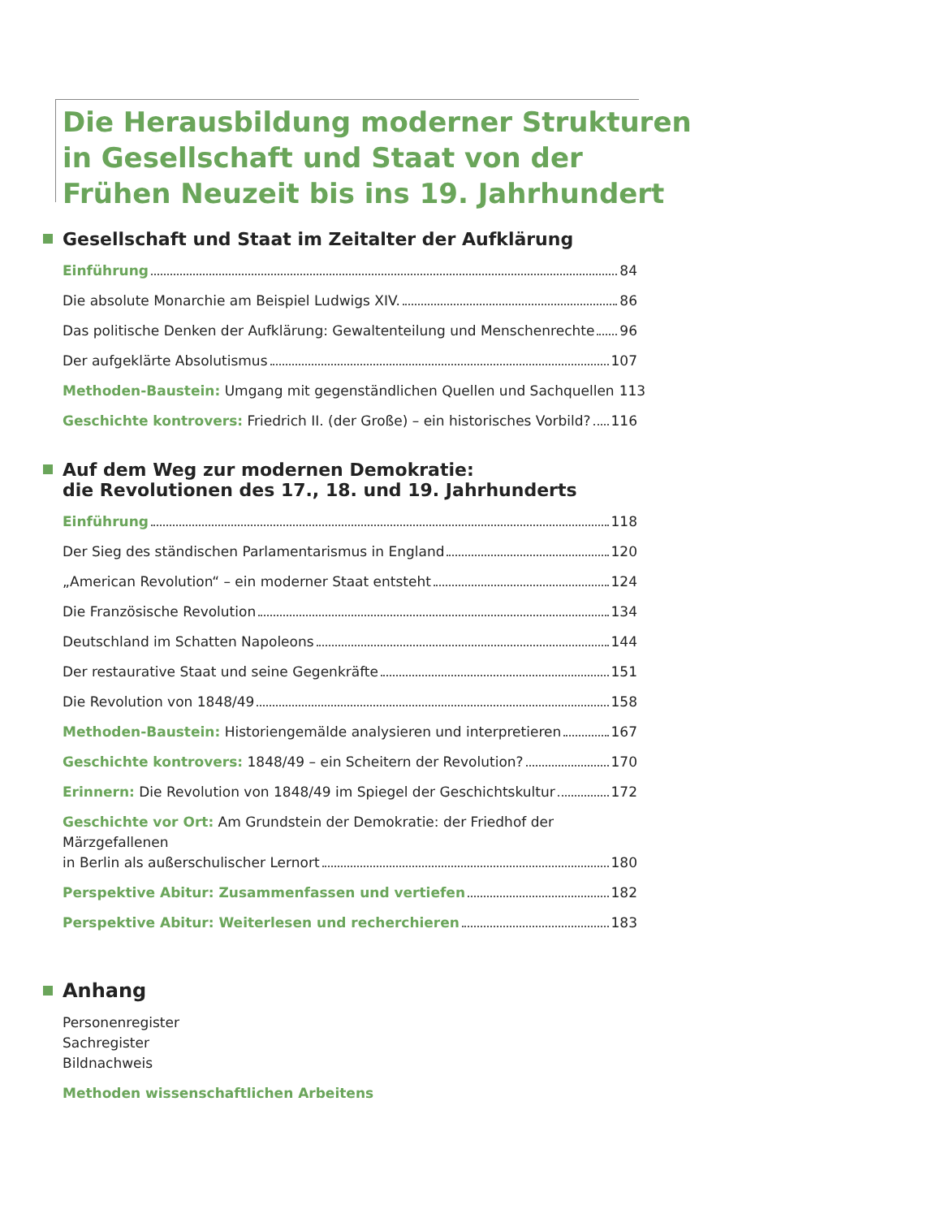Die Herausbildung moderner Strukturen
in Gesellschaft und Staat von der
Frühen Neuzeit bis ins 19. Jahrhundert
Gesellschaft und Staat im Zeitalter der Aufklärung
Einführung 84
Die absolute Monarchie am Beispiel Ludwigs XIV. 86
Das politische Denken der Aufklärung: Gewaltenteilung und Menschenrechte 96
Der aufgeklärte Absolutismus 107
Methoden-Baustein: Umgang mit gegenständlichen Quellen und Sachquellen 113
Geschichte kontrovers: Friedrich II. (der Große) – ein historisches Vorbild? 116
Auf dem Weg zur modernen Demokratie:
die Revolutionen des 17., 18. und 19. Jahrhunderts
Einführung 118
Der Sieg des ständischen Parlamentarismus in England 120
„American Revolution“ – ein moderner Staat entsteht 124
Die Französische Revolution 134
Deutschland im Schatten Napoleons 144
Der restaurative Staat und seine Gegenkräfte 151
Die Revolution von 1848/49 158
Methoden-Baustein: Historiengemälde analysieren und interpretieren 167
Geschichte kontrovers: 1848/49 – ein Scheitern der Revolution? 170
Erinnern: Die Revolution von 1848/49 im Spiegel der Geschichtskultur 172
Geschichte vor Ort: Am Grundstein der Demokratie: der Friedhof der Märzgefallenen
in Berlin als außerschulischer Lernort 180
Perspektive Abitur: Zusammenfassen und vertiefen 182
Perspektive Abitur: Weiterlesen und recherchieren 183
Anhang
Personenregister
Sachregister
Bildnachweis
Methoden wissenschaftlichen Arbeitens